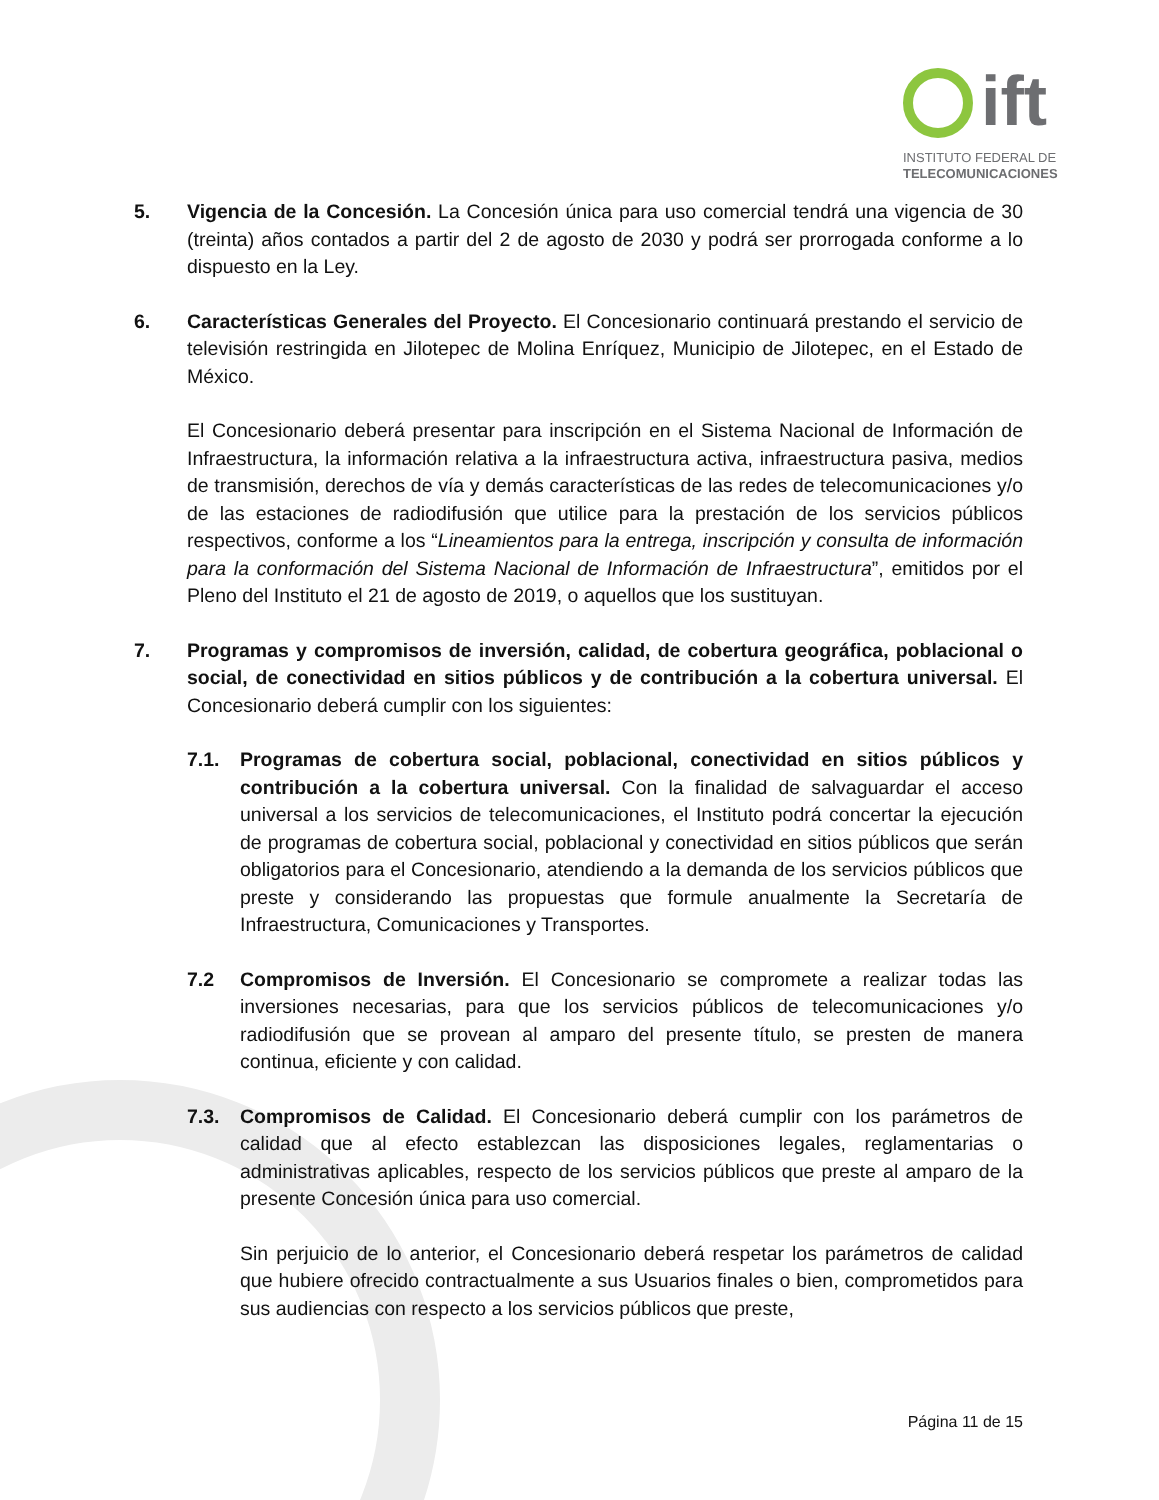ift
INSTITUTO FEDERAL DE
TELECOMUNICACIONES
5. Vigencia de la Concesión. La Concesión única para uso comercial tendrá una vigencia de 30 (treinta) años contados a partir del 2 de agosto de 2030 y podrá ser prorrogada conforme a lo dispuesto en la Ley.
6. Características Generales del Proyecto. El Concesionario continuará prestando el servicio de televisión restringida en Jilotepec de Molina Enríquez, Municipio de Jilotepec, en el Estado de México.
El Concesionario deberá presentar para inscripción en el Sistema Nacional de Información de Infraestructura, la información relativa a la infraestructura activa, infraestructura pasiva, medios de transmisión, derechos de vía y demás características de las redes de telecomunicaciones y/o de las estaciones de radiodifusión que utilice para la prestación de los servicios públicos respectivos, conforme a los “Lineamientos para la entrega, inscripción y consulta de información para la conformación del Sistema Nacional de Información de Infraestructura”, emitidos por el Pleno del Instituto el 21 de agosto de 2019, o aquellos que los sustituyan.
7. Programas y compromisos de inversión, calidad, de cobertura geográfica, poblacional o social, de conectividad en sitios públicos y de contribución a la cobertura universal. El Concesionario deberá cumplir con los siguientes:
7.1. Programas de cobertura social, poblacional, conectividad en sitios públicos y contribución a la cobertura universal. Con la finalidad de salvaguardar el acceso universal a los servicios de telecomunicaciones, el Instituto podrá concertar la ejecución de programas de cobertura social, poblacional y conectividad en sitios públicos que serán obligatorios para el Concesionario, atendiendo a la demanda de los servicios públicos que preste y considerando las propuestas que formule anualmente la Secretaría de Infraestructura, Comunicaciones y Transportes.
7.2 Compromisos de Inversión. El Concesionario se compromete a realizar todas las inversiones necesarias, para que los servicios públicos de telecomunicaciones y/o radiodifusión que se provean al amparo del presente título, se presten de manera continua, eficiente y con calidad.
7.3. Compromisos de Calidad. El Concesionario deberá cumplir con los parámetros de calidad que al efecto establezcan las disposiciones legales, reglamentarias o administrativas aplicables, respecto de los servicios públicos que preste al amparo de la presente Concesión única para uso comercial.
Sin perjuicio de lo anterior, el Concesionario deberá respetar los parámetros de calidad que hubiere ofrecido contractualmente a sus Usuarios finales o bien, comprometidos para sus audiencias con respecto a los servicios públicos que preste,
Página 11 de 15